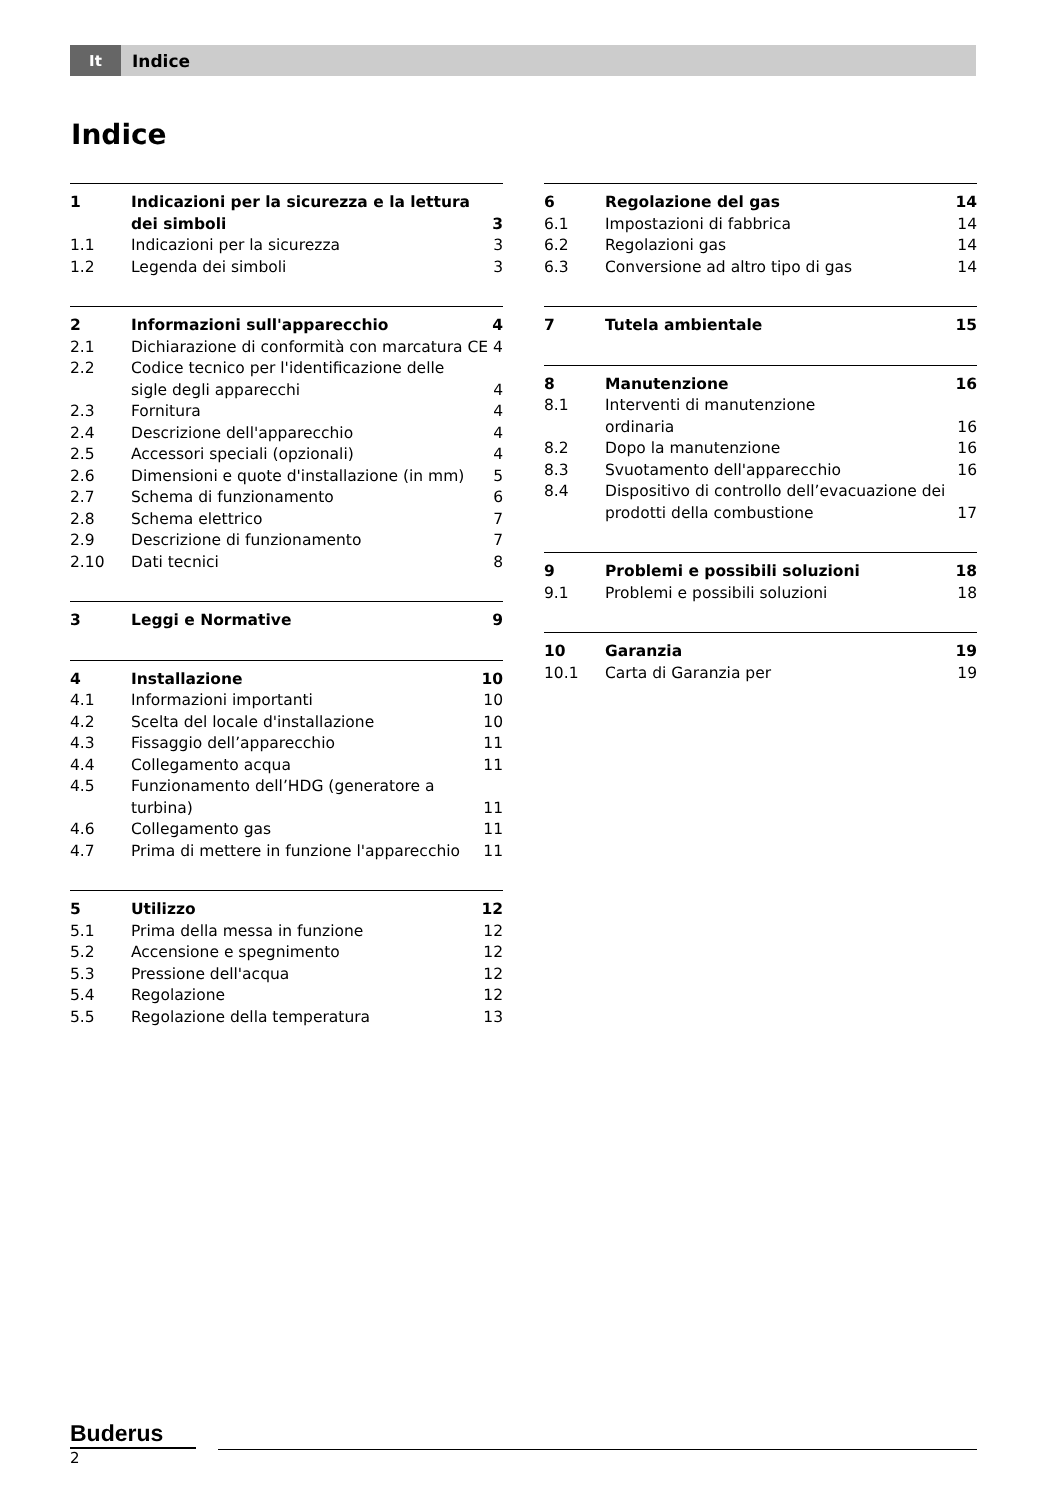It
Indice
Indice
| 1 | Indicazioni per la sicurezza e la lettura dei simboli | 3 |
| 1.1 | Indicazioni per la sicurezza | 3 |
| 1.2 | Legenda dei simboli | 3 |
| 2 | Informazioni sull'apparecchio | 4 |
| 2.1 | Dichiarazione di conformità con marcatura CE 4 | |
| 2.2 | Codice tecnico per l'identificazione delle sigle degli apparecchi | 4 |
| 2.3 | Fornitura | 4 |
| 2.4 | Descrizione dell'apparecchio | 4 |
| 2.5 | Accessori speciali (opzionali) | 4 |
| 2.6 | Dimensioni e quote d'installazione (in mm) | 5 |
| 2.7 | Schema di funzionamento | 6 |
| 2.8 | Schema elettrico | 7 |
| 2.9 | Descrizione di funzionamento | 7 |
| 2.10 | Dati tecnici | 8 |
| 3 | Leggi e Normative | 9 |
| 4 | Installazione | 10 |
| 4.1 | Informazioni importanti | 10 |
| 4.2 | Scelta del locale d'installazione | 10 |
| 4.3 | Fissaggio dell’apparecchio | 11 |
| 4.4 | Collegamento acqua | 11 |
| 4.5 | Funzionamento dell’HDG (generatore a turbina) | 11 |
| 4.6 | Collegamento gas | 11 |
| 4.7 | Prima di mettere in funzione l'apparecchio | 11 |
| 5 | Utilizzo | 12 |
| 5.1 | Prima della messa in funzione | 12 |
| 5.2 | Accensione e spegnimento | 12 |
| 5.3 | Pressione dell'acqua | 12 |
| 5.4 | Regolazione | 12 |
| 5.5 | Regolazione della temperatura | 13 |
| 6 | Regolazione del gas | 14 |
| 6.1 | Impostazioni di fabbrica | 14 |
| 6.2 | Regolazioni gas | 14 |
| 6.3 | Conversione ad altro tipo di gas | 14 |
| 7 | Tutela ambientale | 15 |
| 8 | Manutenzione | 16 |
| 8.1 | Interventi di manutenzione ordinaria | 16 |
| 8.2 | Dopo la manutenzione | 16 |
| 8.3 | Svuotamento dell'apparecchio | 16 |
| 8.4 | Dispositivo di controllo dell’evacuazione dei prodotti della combustione | 17 |
| 9 | Problemi e possibili soluzioni | 18 |
| 9.1 | Problemi e possibili soluzioni | 18 |
| 10 | Garanzia | 19 |
| 10.1 | Carta di Garanzia per | 19 |
Buderus
2